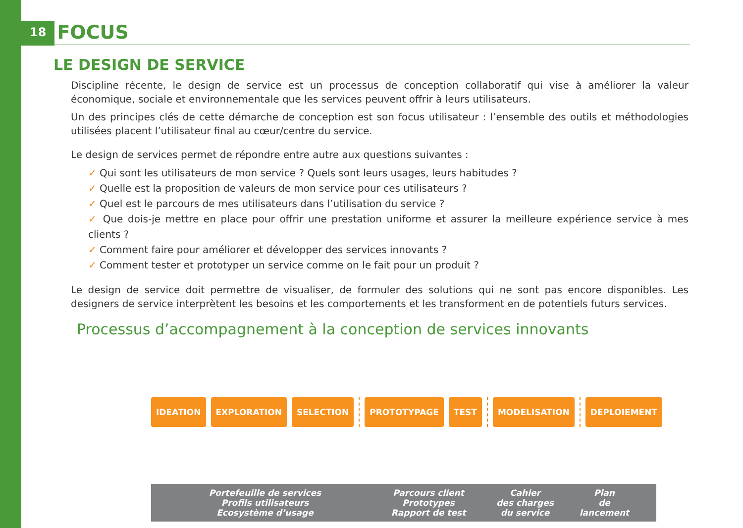18 FOCUS
LE DESIGN DE SERVICE
Discipline récente, le design de service est un processus de conception collaboratif qui vise à améliorer la valeur économique, sociale et environnementale que les services peuvent offrir à leurs utilisateurs.
Un des principes clés de cette démarche de conception est son focus utilisateur : l’ensemble des outils et méthodologies utilisées placent l’utilisateur final au cœur/centre du service.
Le design de services permet de répondre entre autre aux questions suivantes :
✓ Qui sont les utilisateurs de mon service ? Quels sont leurs usages, leurs habitudes ?
✓ Quelle est la proposition de valeurs de mon service pour ces utilisateurs ?
✓ Quel est le parcours de mes utilisateurs dans l’utilisation du service ?
✓ Que dois-je mettre en place pour offrir une prestation uniforme et assurer la meilleure expérience service à mes clients ?
✓ Comment faire pour améliorer et développer des services innovants ?
✓ Comment tester et prototyper un service comme on le fait pour un produit ?
Le design de service doit permettre de visualiser, de formuler des solutions qui ne sont pas encore disponibles. Les designers de service interprètent les besoins et les comportements et les transforment en de potentiels futurs services.
Processus d’accompagnement à la conception de services innovants
IDEATION EXPLORATION SELECTION PROTOTYPAGE TEST MODELISATION DEPLOIEMENT
Portefeuille de services
Profils utilisateurs
Ecosystème d’usage
Parcours client
Prototypes
Rapport de test
Cahier
des charges
du service
Plan
de
lancement